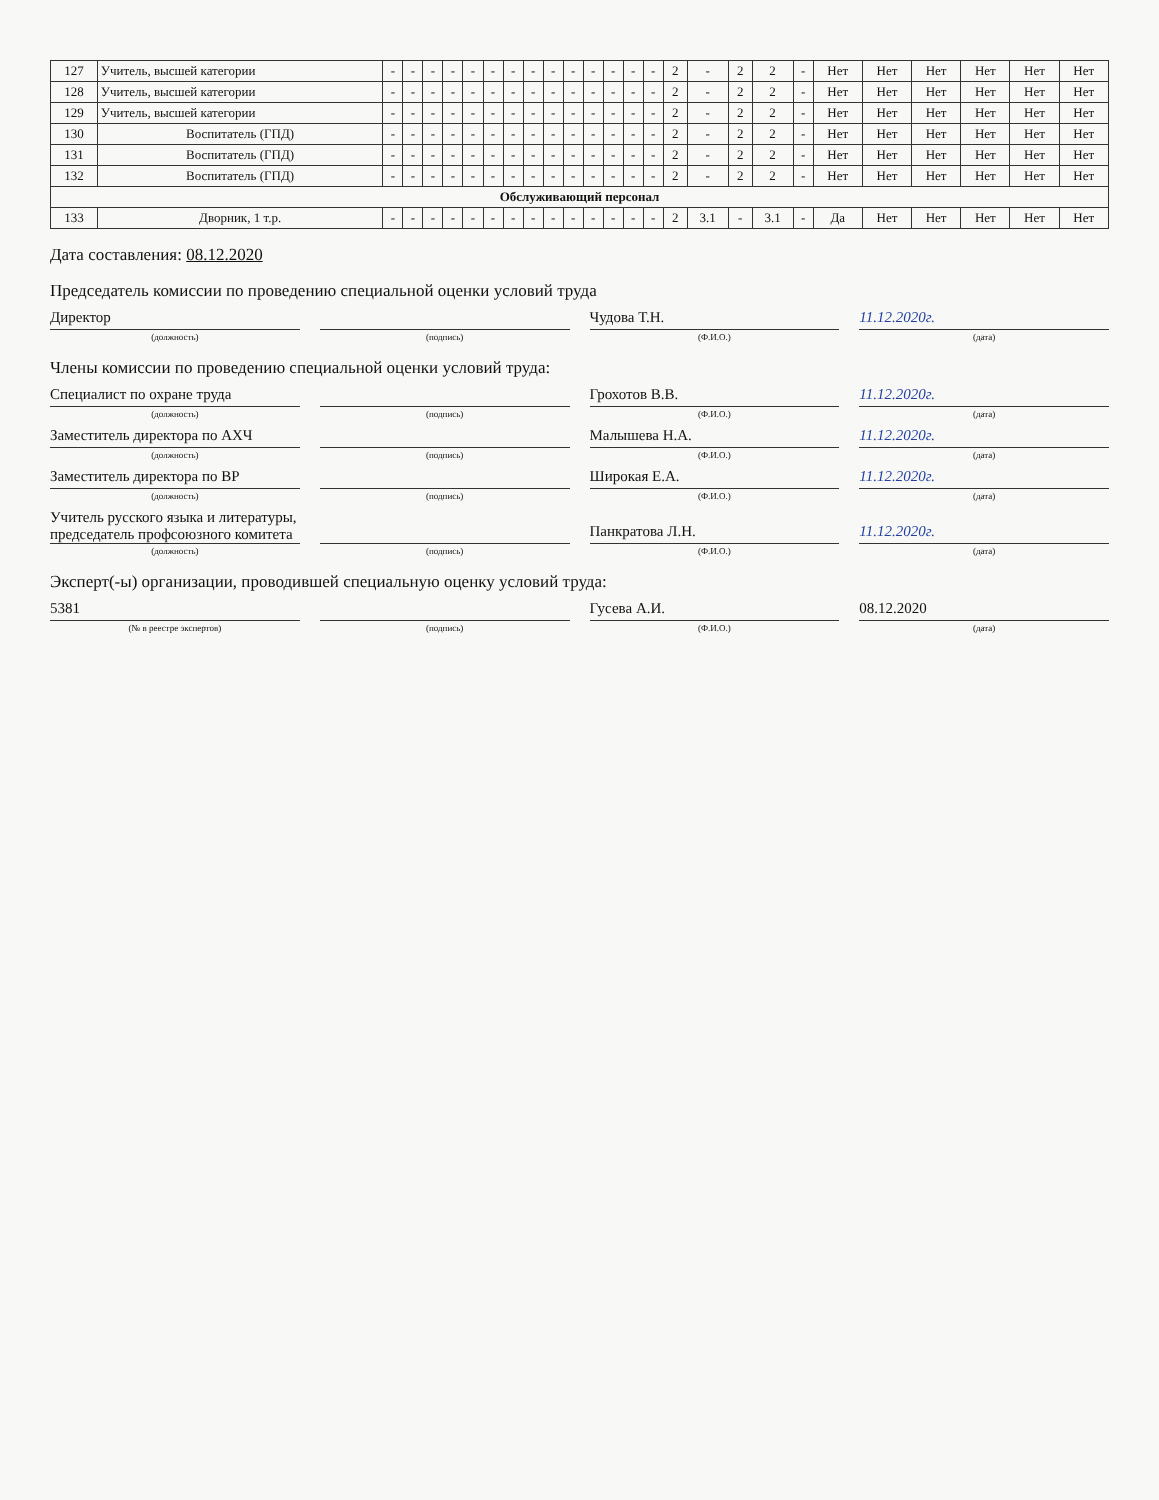| 127 | Учитель, высшей категории | - | - | - | - | - | - | - | - | - | - | - | - | - | - | 2 | - | 2 | 2 | - | Нет | Нет | Нет | Нет | Нет | Нет |
| 128 | Учитель, высшей категории | - | - | - | - | - | - | - | - | - | - | - | - | - | - | 2 | - | 2 | 2 | - | Нет | Нет | Нет | Нет | Нет | Нет |
| 129 | Учитель, высшей категории | - | - | - | - | - | - | - | - | - | - | - | - | - | - | 2 | - | 2 | 2 | - | Нет | Нет | Нет | Нет | Нет | Нет |
| 130 | Воспитатель (ГПД) | - | - | - | - | - | - | - | - | - | - | - | - | - | - | 2 | - | 2 | 2 | - | Нет | Нет | Нет | Нет | Нет | Нет |
| 131 | Воспитатель (ГПД) | - | - | - | - | - | - | - | - | - | - | - | - | - | - | 2 | - | 2 | 2 | - | Нет | Нет | Нет | Нет | Нет | Нет |
| 132 | Воспитатель (ГПД) | - | - | - | - | - | - | - | - | - | - | - | - | - | - | 2 | - | 2 | 2 | - | Нет | Нет | Нет | Нет | Нет | Нет |
| Обслуживающий персонал | | | | | | | | | | | | | | | | | | | | | | | | | | |
| 133 | Дворник, 1 т.р. | - | - | - | - | - | - | - | - | - | - | - | - | - | - | 2 | 3.1 | - | 3.1 | - | Да | Нет | Нет | Нет | Нет | Нет |
Дата составления: 08.12.2020
Председатель комиссии по проведению специальной оценки условий труда
Директор
Чудова Т.Н.
11.12.2020г.
(должность) (подпись) (Ф.И.О.) (дата)
Члены комиссии по проведению специальной оценки условий труда:
Специалист по охране труда
Грохотов В.В.
11.12.2020г.
(должность) (подпись) (Ф.И.О.) (дата)
Заместитель директора по АХЧ
Малышева Н.А.
11.12.2020г.
(должность) (подпись) (Ф.И.О.) (дата)
Заместитель директора по ВР
Широкая Е.А.
11.12.2020г.
(должность) (подпись) (Ф.И.О.) (дата)
Учитель русского языка и литературы, председатель профсоюзного комитета
Панкратова Л.Н.
11.12.2020г.
(должность) (подпись) (Ф.И.О.) (дата)
Эксперт(-ы) организации, проводившей специальную оценку условий труда:
5381
Гусева А.И.
08.12.2020
(№ в реестре экспертов) (подпись) (Ф.И.О.) (дата)